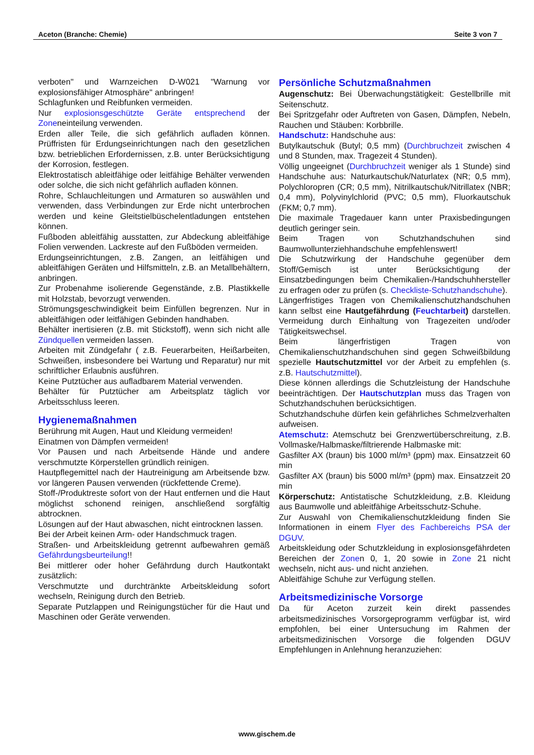Aceton (Branche: Chemie) Seite 3 von 7
verboten" und Warnzeichen D-W021 "Warnung vor explosionsfähiger Atmosphäre" anbringen!
Schlagfunken und Reibfunken vermeiden.
Nur explosionsgeschützte Geräte entsprechend der Zoneneinteilung verwenden.
Erden aller Teile, die sich gefährlich aufladen können. Prüffristen für Erdungseinrichtungen nach den gesetzlichen bzw. betrieblichen Erfordernissen, z.B. unter Berücksichtigung der Korrosion, festlegen.
Elektrostatisch ableitfähige oder leitfähige Behälter verwenden oder solche, die sich nicht gefährlich aufladen können.
Rohre, Schlauchleitungen und Armaturen so auswählen und verwenden, dass Verbindungen zur Erde nicht unterbrochen werden und keine Gleitstielbüschelentladungen entstehen können.
Fußboden ableitfähig ausstatten, zur Abdeckung ableitfähige Folien verwenden. Lackreste auf den Fußböden vermeiden.
Erdungseinrichtungen, z.B. Zangen, an leitfähigen und ableitfähigen Geräten und Hilfsmitteln, z.B. an Metallbehältern, anbringen.
Zur Probenahme isolierende Gegenstände, z.B. Plastikkelle mit Holzstab, bevorzugt verwenden.
Strömungsgeschwindigkeit beim Einfüllen begrenzen. Nur in ableitfähigen oder leitfähigen Gebinden handhaben.
Behälter inertisieren (z.B. mit Stickstoff), wenn sich nicht alle Zündquellen vermeiden lassen.
Arbeiten mit Zündgefahr ( z.B. Feuerarbeiten, Heißarbeiten, Schweißen, insbesondere bei Wartung und Reparatur) nur mit schriftlicher Erlaubnis ausführen.
Keine Putztücher aus aufladbarem Material verwenden.
Behälter für Putztücher am Arbeitsplatz täglich vor Arbeitsschluss leeren.
Hygienemaßnahmen
Berührung mit Augen, Haut und Kleidung vermeiden!
Einatmen von Dämpfen vermeiden!
Vor Pausen und nach Arbeitsende Hände und andere verschmutzte Körperstellen gründlich reinigen.
Hautpflegemittel nach der Hautreinigung am Arbeitsende bzw. vor längeren Pausen verwenden (rückfettende Creme).
Stoff-/Produktreste sofort von der Haut entfernen und die Haut möglichst schonend reinigen, anschließend sorgfältig abtrocknen.
Lösungen auf der Haut abwaschen, nicht eintrocknen lassen.
Bei der Arbeit keinen Arm- oder Handschmuck tragen.
Straßen- und Arbeitskleidung getrennt aufbewahren gemäß Gefährdungsbeurteilung!!
Bei mittlerer oder hoher Gefährdung durch Hautkontakt zusätzlich:
Verschmutzte und durchtränkte Arbeitskleidung sofort wechseln, Reinigung durch den Betrieb.
Separate Putzlappen und Reinigungstücher für die Haut und Maschinen oder Geräte verwenden.
Persönliche Schutzmaßnahmen
Augenschutz: Bei Überwachungstätigkeit: Gestellbrille mit Seitenschutz.
Bei Spritzgefahr oder Auftreten von Gasen, Dämpfen, Nebeln, Rauchen und Stäuben: Korbbrille.
Handschutz: Handschuhe aus:
Butylkautschuk (Butyl; 0,5 mm) (Durchbruchzeit zwischen 4 und 8 Stunden, max. Tragezeit 4 Stunden).
Völlig ungeeignet (Durchbruchzeit weniger als 1 Stunde) sind Handschuhe aus: Naturkautschuk/Naturlatex (NR; 0,5 mm), Polychloropren (CR; 0,5 mm), Nitrilkautschuk/Nitrillatex (NBR; 0,4 mm), Polyvinylchlorid (PVC; 0,5 mm), Fluorkautschuk (FKM; 0,7 mm).
Die maximale Tragedauer kann unter Praxisbedingungen deutlich geringer sein.
Beim Tragen von Schutzhandschuhen sind Baumwollunterziehhandschuhe empfehlenswert!
Die Schutzwirkung der Handschuhe gegenüber dem Stoff/Gemisch ist unter Berücksichtigung der Einsatzbedingungen beim Chemikalien-/Handschuhhersteller zu erfragen oder zu prüfen (s. Checkliste-Schutzhandschuhe).
Längerfristiges Tragen von Chemikalienschutzhandschuhen kann selbst eine Hautgefährdung (Feuchtarbeit) darstellen. Vermeidung durch Einhaltung von Tragezeiten und/oder Tätigkeitswechsel.
Beim längerfristigen Tragen von Chemikalienschutzhandschuhen sind gegen Schweißbildung spezielle Hautschutzmittel vor der Arbeit zu empfehlen (s. z.B. Hautschutzmittel).
Diese können allerdings die Schutzleistung der Handschuhe beeinträchtigen. Der Hautschutzplan muss das Tragen von Schutzhandschuhen berücksichtigen.
Schutzhandschuhe dürfen kein gefährliches Schmelzverhalten aufweisen.
Atemschutz: Atemschutz bei Grenzwertüberschreitung, z.B. Vollmaske/Halbmaske/filtrierende Halbmaske mit:
Gasfilter AX (braun) bis 1000 ml/m³ (ppm) max. Einsatzzeit 60 min
Gasfilter AX (braun) bis 5000 ml/m³ (ppm) max. Einsatzzeit 20 min
Körperschutz: Antistatische Schutzkleidung, z.B. Kleidung aus Baumwolle und ableitfähige Arbeitsschutz-Schuhe.
Zur Auswahl von Chemikalienschutzkleidung finden Sie Informationen in einem Flyer des Fachbereichs PSA der DGUV.
Arbeitskleidung oder Schutzkleidung in explosionsgefährdeten Bereichen der Zonen 0, 1, 20 sowie in Zone 21 nicht wechseln, nicht aus- und nicht anziehen.
Ableitfähige Schuhe zur Verfügung stellen.
Arbeitsmedizinische Vorsorge
Da für Aceton zurzeit kein direkt passendes arbeitsmedizinisches Vorsorgeprogramm verfügbar ist, wird empfohlen, bei einer Untersuchung im Rahmen der arbeitsmedizinischen Vorsorge die folgenden DGUV Empfehlungen in Anlehnung heranzuziehen:
www.gischem.de